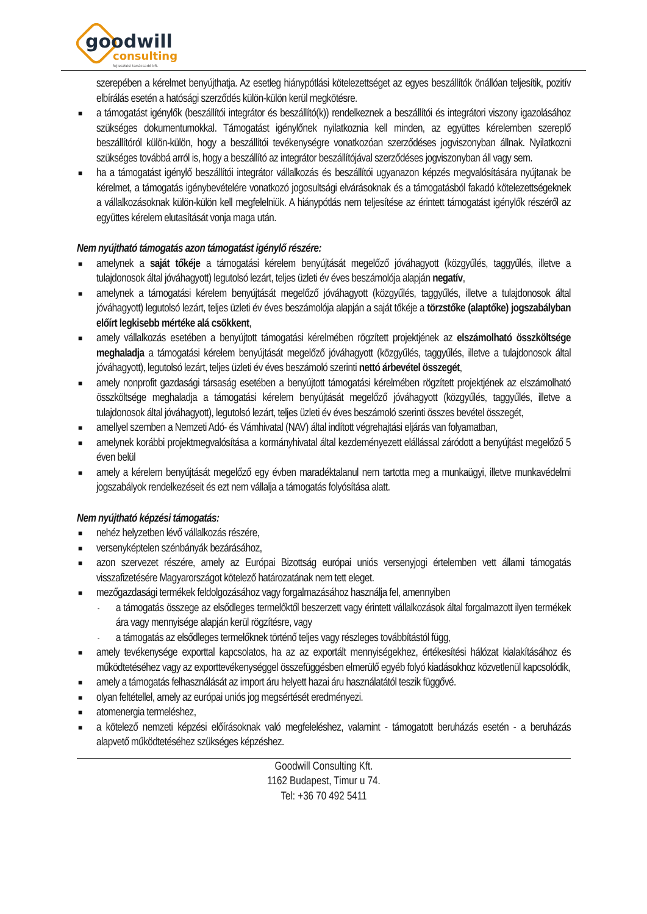goodwill
consulting
fejlesztési tanácsadó kft.
szerepében a kérelmet benyújthatja. Az esetleg hiánypótlási kötelezettséget az egyes beszállítók önállóan teljesítik, pozitív elbírálás esetén a hatósági szerződés külön-külön kerül megkötésre.
■ a támogatást igénylők (beszállítói integrátor és beszállító(k)) rendelkeznek a beszállítói és integrátori viszony igazolásához szükséges dokumentumokkal. Támogatást igénylőnek nyilatkoznia kell minden, az együttes kérelemben szereplő beszállítóról külön-külön, hogy a beszállítói tevékenységre vonatkozóan szerződéses jogviszonyban állnak. Nyilatkozni szükséges továbbá arról is, hogy a beszállító az integrátor beszállítójával szerződéses jogviszonyban áll vagy sem.
■ ha a támogatást igénylő beszállítói integrátor vállalkozás és beszállítói ugyanazon képzés megvalósítására nyújtanak be kérelmet, a támogatás igénybevételére vonatkozó jogosultsági elvárásoknak és a támogatásból fakadó kötelezettségeknek a vállalkozásoknak külön-külön kell megfelelniük. A hiánypótlás nem teljesítése az érintett támogatást igénylők részéről az együttes kérelem elutasítását vonja maga után.
Nem nyújtható támogatás azon támogatást igénylő részére:
■ amelynek a saját tőkéje a támogatási kérelem benyújtását megelőző jóváhagyott (közgyűlés, taggyűlés, illetve a tulajdonosok által jóváhagyott) legutolsó lezárt, teljes üzleti év éves beszámolója alapján negatív,
■ amelynek a támogatási kérelem benyújtását megelőző jóváhagyott (közgyűlés, taggyűlés, illetve a tulajdonosok által jóváhagyott) legutolsó lezárt, teljes üzleti év éves beszámolója alapján a saját tőkéje a törzstőke (alaptőke) jogszabályban előírt legkisebb mértéke alá csökkent,
■ amely vállalkozás esetében a benyújtott támogatási kérelmében rögzített projektjének az elszámolható összköltsége meghaladja a támogatási kérelem benyújtását megelőző jóváhagyott (közgyűlés, taggyűlés, illetve a tulajdonosok által jóváhagyott), legutolsó lezárt, teljes üzleti év éves beszámoló szerinti nettó árbevétel összegét,
■ amely nonprofit gazdasági társaság esetében a benyújtott támogatási kérelmében rögzített projektjének az elszámolható összköltsége meghaladja a támogatási kérelem benyújtását megelőző jóváhagyott (közgyűlés, taggyűlés, illetve a tulajdonosok által jóváhagyott), legutolsó lezárt, teljes üzleti év éves beszámoló szerinti összes bevétel összegét,
■ amellyel szemben a Nemzeti Adó- és Vámhivatal (NAV) által indított végrehajtási eljárás van folyamatban,
■ amelynek korábbi projektmegvalósítása a kormányhivatal által kezdeményezett elállással záródott a benyújtást megelőző 5 éven belül
■ amely a kérelem benyújtását megelőző egy évben maradéktalanul nem tartotta meg a munkaügyi, illetve munkavédelmi jogszabályok rendelkezéseit és ezt nem vállalja a támogatás folyósítása alatt.
Nem nyújtható képzési támogatás:
■ nehéz helyzetben lévő vállalkozás részére,
■ versenyképtelen szénbányák bezárásához,
■ azon szervezet részére, amely az Európai Bizottság európai uniós versenyjogi értelemben vett állami támogatás visszafizetésére Magyarországot kötelező határozatának nem tett eleget.
■ mezőgazdasági termékek feldolgozásához vagy forgalmazásához használja fel, amennyiben
- a támogatás összege az elsődleges termelőktől beszerzett vagy érintett vállalkozások által forgalmazott ilyen termékek ára vagy mennyisége alapján kerül rögzítésre, vagy
- a támogatás az elsődleges termelőknek történő teljes vagy részleges továbbítástól függ,
■ amely tevékenysége exporttal kapcsolatos, ha az az exportált mennyiségekhez, értékesítési hálózat kialakításához és működtetéséhez vagy az exporttevékenységgel összefüggésben elmerülő egyéb folyó kiadásokhoz közvetlenül kapcsolódik,
■ amely a támogatás felhasználását az import áru helyett hazai áru használatától teszik függővé.
■ olyan feltétellel, amely az európai uniós jog megsértését eredményezi.
■ atomenergia termeléshez,
■ a kötelező nemzeti képzési előírásoknak való megfeleléshez, valamint - támogatott beruházás esetén - a beruházás alapvető működtetéséhez szükséges képzéshez.
Goodwill Consulting Kft.
1162 Budapest, Timur u 74.
Tel: +36 70 492 5411